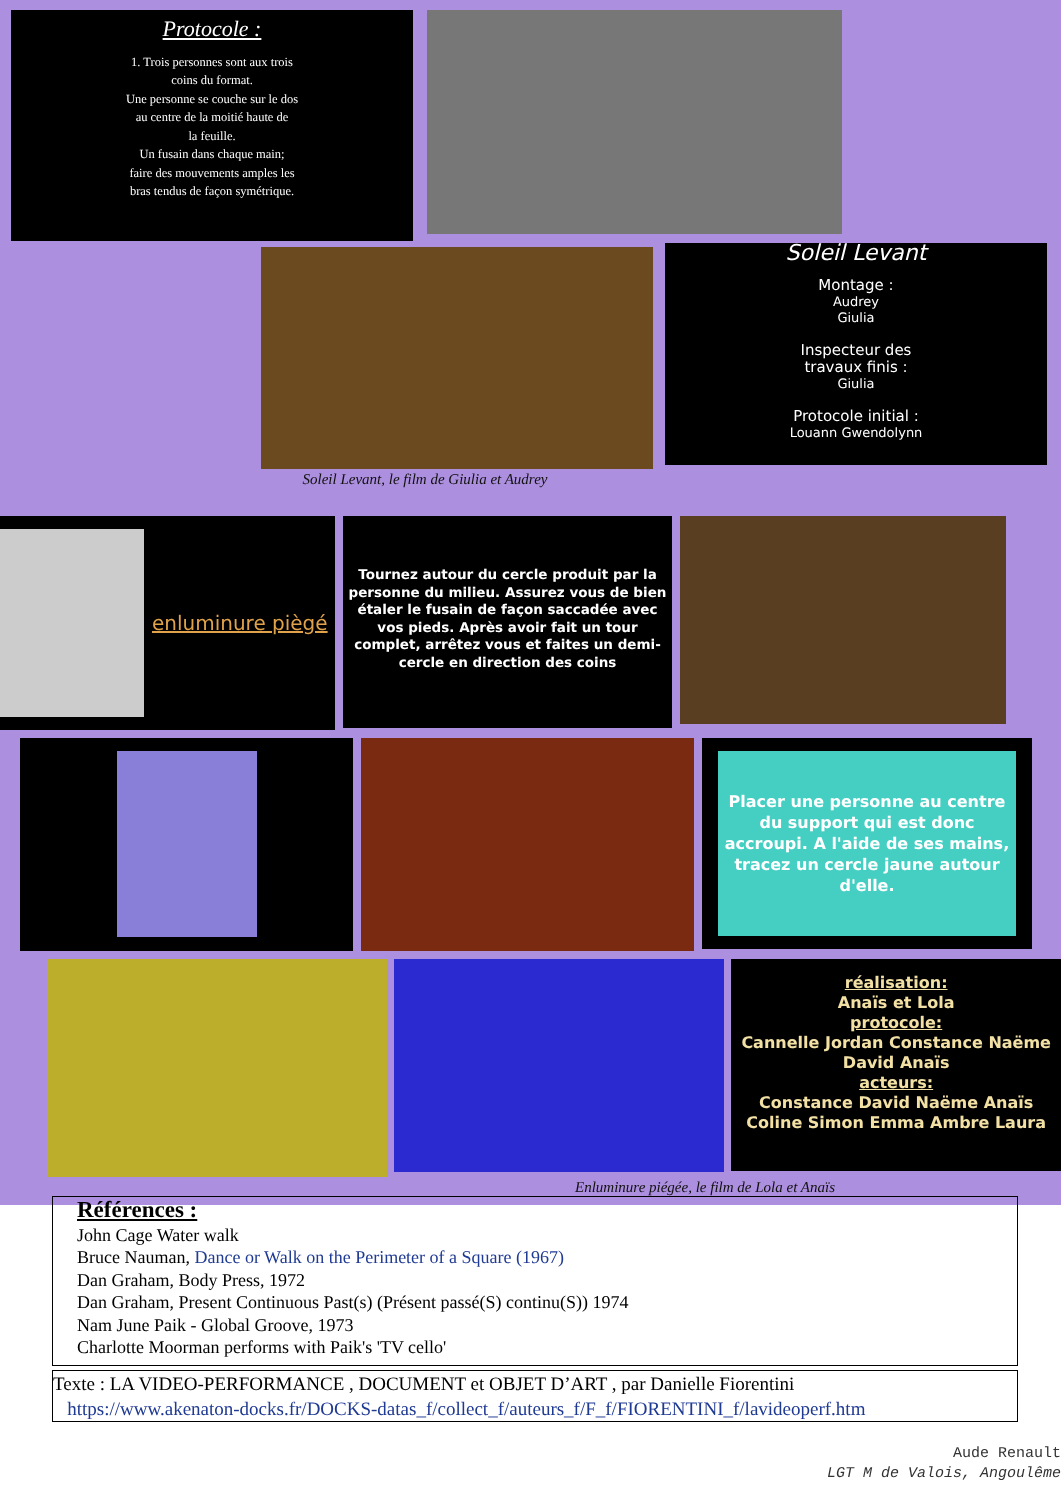Protocole :
1. Trois personnes sont aux trois
coins du format.
Une personne se couche sur le dos
au centre de la moitié haute de
la feuille.
Un fusain dans chaque main;
faire des mouvements amples les
bras tendus de façon symétrique.
Soleil Levant
Montage :
Audrey
Giulia
Inspecteur des
travaux finis :
Giulia
Protocole initial :
Louann Gwendolynn
Soleil Levant, le film de Giulia et Audrey
enluminure piègé
Tournez autour du cercle produit par la personne du milieu. Assurez vous de bien étaler le fusain de façon saccadée avec vos pieds. Après avoir fait un tour complet, arrêtez vous et faites un demi-cercle en direction des coins
Placer une personne au centre du support qui est donc accroupi. A l'aide de ses mains, tracez un cercle jaune autour d'elle.
réalisation:
Anaïs et Lola
protocole:
Cannelle Jordan Constance Naëme David Anaïs
acteurs:
Constance David Naëme Anaïs Coline Simon Emma Ambre Laura
Enluminure piégée, le film de Lola et Anaïs
Références :
John Cage Water walk
Bruce Nauman, Dance or Walk on the Perimeter of a Square (1967)
Dan Graham, Body Press, 1972
Dan Graham, Present Continuous Past(s) (Présent passé(S) continu(S)) 1974
Nam June Paik - Global Groove, 1973
Charlotte Moorman performs with Paik's 'TV cello'
Texte : LA VIDEO-PERFORMANCE , DOCUMENT et OBJET D’ART , par Danielle Fiorentini
https://www.akenaton-docks.fr/DOCKS-datas_f/collect_f/auteurs_f/F_f/FIORENTINI_f/lavideoperf.htm
Aude Renault
LGT M de Valois, Angoulême